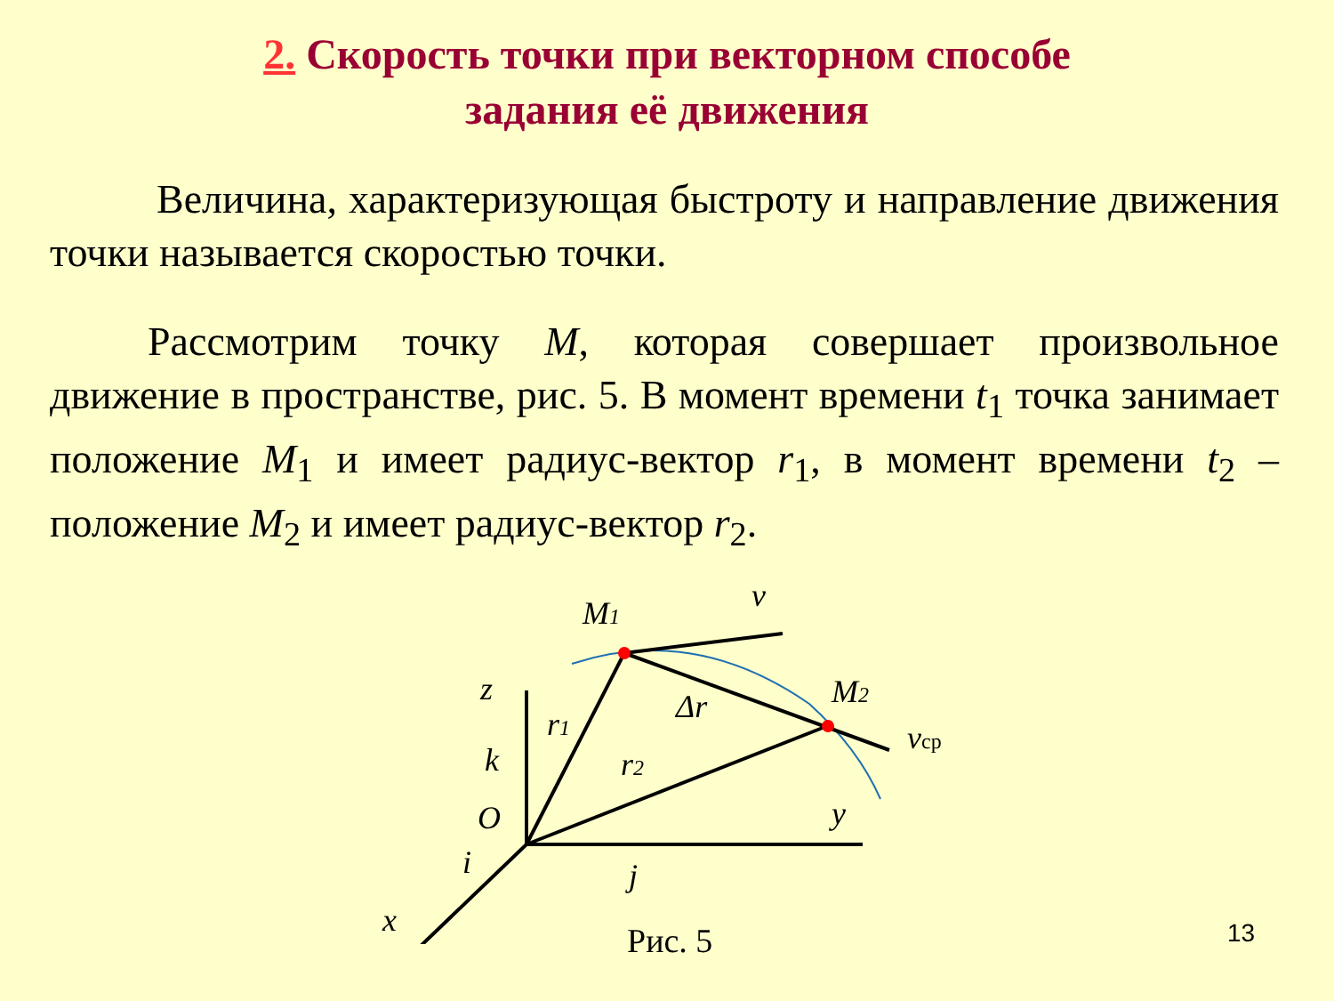2. Скорость точки при векторном способе
задания её движения
Величина, характеризующая быстроту и направление движения точки называется скоростью точки.
Рассмотрим точку M, которая совершает произвольное движение в пространстве, рис. 5. В момент времени t<sub>1</sub> точка занимает положение M<sub>1</sub> и имеет радиус-вектор r<sub>1</sub>, в момент времени t<sub>2</sub> – положение M<sub>2</sub> и имеет радиус-вектор r<sub>2</sub>.
M1
v
M2
Δr
vср
r1
r2
z
k
O
y
i
j
x
Рис. 5 13